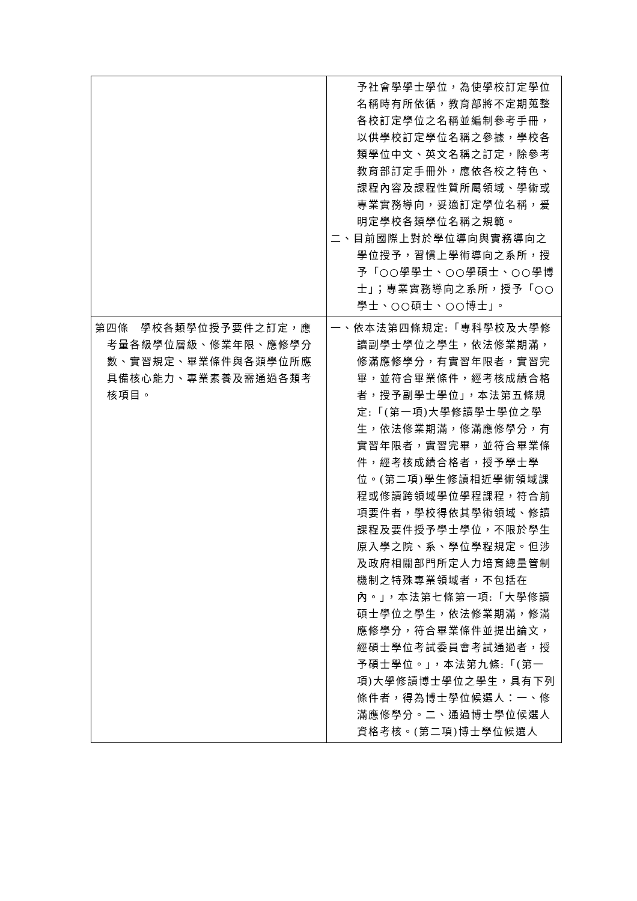| | 予社會學學士學位，為使學校訂定學位名稱時有所依循，教育部將不定期蒐整各校訂定學位之名稱並編制參考手冊，以供學校訂定學位名稱之參據，學校各類學位中文、英文名稱之訂定，除參考教育部訂定手冊外，應依各校之特色、課程內容及課程性質所屬領域、學術或專業實務導向，妥適訂定學位名稱，爰明定學校各類學位名稱之規範。 二、目前國際上對於學位導向與實務導向之學位授予，習慣上學術導向之系所，授予「○○學學士、○○學碩士、○○學博士」；專業實務導向之系所，授予「○○學士、○○碩士、○○博士」。 |
| 第四條 學校各類學位授予要件之訂定，應考量各級學位層級、修業年限、應修學分數、實習規定、畢業條件與各類學位所應具備核心能力、專業素養及需通過各類考核項目。 | 一、依本法第四條規定:「專科學校及大學修讀副學士學位之學生，依法修業期滿，修滿應修學分，有實習年限者，實習完畢，並符合畢業條件，經考核成績合格者，授予副學士學位」，本法第五條規定:「(第一項)大學修讀學士學位之學生，依法修業期滿，修滿應修學分，有實習年限者，實習完畢，並符合畢業條件，經考核成績合格者，授予學士學位。(第二項)學生修讀相近學術領域課程或修讀跨領域學位學程課程，符合前項要件者，學校得依其學術領域、修讀課程及要件授予學士學位，不限於學生原入學之院、系、學位學程規定。但涉及政府相關部門所定人力培育總量管制機制之特殊專業領域者，不包括在內。」，本法第七條第一項:「大學修讀碩士學位之學生，依法修業期滿，修滿應修學分，符合畢業條件並提出論文，經碩士學位考試委員會考試通過者，授予碩士學位。」，本法第九條:「(第一項)大學修讀博士學位之學生，具有下列條件者，得為博士學位候選人：一、修滿應修學分。二、通過博士學位候選人資格考核。(第二項)博士學位候選人 |